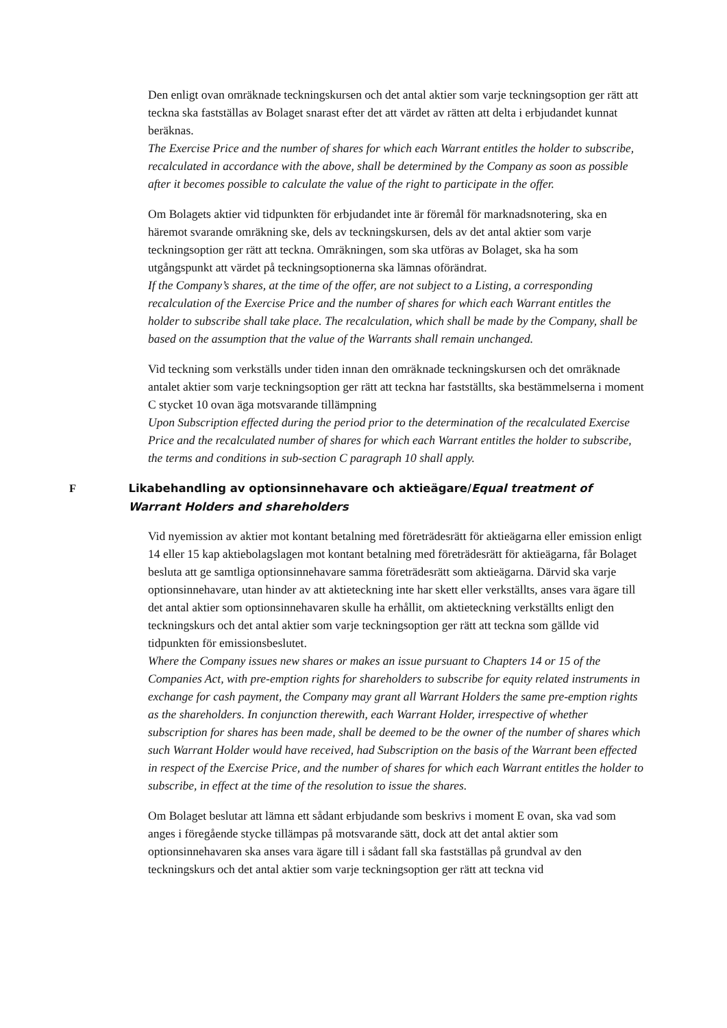Den enligt ovan omräknade teckningskursen och det antal aktier som varje teckningsoption ger rätt att teckna ska fastställas av Bolaget snarast efter det att värdet av rätten att delta i erbjudandet kunnat beräknas.
The Exercise Price and the number of shares for which each Warrant entitles the holder to subscribe, recalculated in accordance with the above, shall be determined by the Company as soon as possible after it becomes possible to calculate the value of the right to participate in the offer.
Om Bolagets aktier vid tidpunkten för erbjudandet inte är föremål för marknadsnotering, ska en häremot svarande omräkning ske, dels av teckningskursen, dels av det antal aktier som varje teckningsoption ger rätt att teckna. Omräkningen, som ska utföras av Bolaget, ska ha som utgångspunkt att värdet på teckningsoptionerna ska lämnas oförändrat.
If the Company’s shares, at the time of the offer, are not subject to a Listing, a corresponding recalculation of the Exercise Price and the number of shares for which each Warrant entitles the holder to subscribe shall take place. The recalculation, which shall be made by the Company, shall be based on the assumption that the value of the Warrants shall remain unchanged.
Vid teckning som verkställs under tiden innan den omräknade teckningskursen och det omräknade antalet aktier som varje teckningsoption ger rätt att teckna har fastställts, ska bestämmelserna i moment C stycket 10 ovan äga motsvarande tillämpning
Upon Subscription effected during the period prior to the determination of the recalculated Exercise Price and the recalculated number of shares for which each Warrant entitles the holder to subscribe, the terms and conditions in sub-section C paragraph 10 shall apply.
F Likabehandling av optionsinnehavare och aktieägare/Equal treatment of Warrant Holders and shareholders
Vid nyemission av aktier mot kontant betalning med företrädesrätt för aktieägarna eller emission enligt 14 eller 15 kap aktiebolagslagen mot kontant betalning med företrädesrätt för aktieägarna, får Bolaget besluta att ge samtliga optionsinnehavare samma företrädesrätt som aktieägarna. Därvid ska varje optionsinnehavare, utan hinder av att aktieteckning inte har skett eller verkställts, anses vara ägare till det antal aktier som optionsinnehavaren skulle ha erhållit, om aktieteckning verkställts enligt den teckningskurs och det antal aktier som varje teckningsoption ger rätt att teckna som gällde vid tidpunkten för emissionsbeslutet.
Where the Company issues new shares or makes an issue pursuant to Chapters 14 or 15 of the Companies Act, with pre-emption rights for shareholders to subscribe for equity related instruments in exchange for cash payment, the Company may grant all Warrant Holders the same pre-emption rights as the shareholders. In conjunction therewith, each Warrant Holder, irrespective of whether subscription for shares has been made, shall be deemed to be the owner of the number of shares which such Warrant Holder would have received, had Subscription on the basis of the Warrant been effected in respect of the Exercise Price, and the number of shares for which each Warrant entitles the holder to subscribe, in effect at the time of the resolution to issue the shares.
Om Bolaget beslutar att lämna ett sådant erbjudande som beskrivs i moment E ovan, ska vad som anges i föregående stycke tillämpas på motsvarande sätt, dock att det antal aktier som optionsinnehavaren ska anses vara ägare till i sådant fall ska fastställas på grundval av den teckningskurs och det antal aktier som varje teckningsoption ger rätt att teckna vid